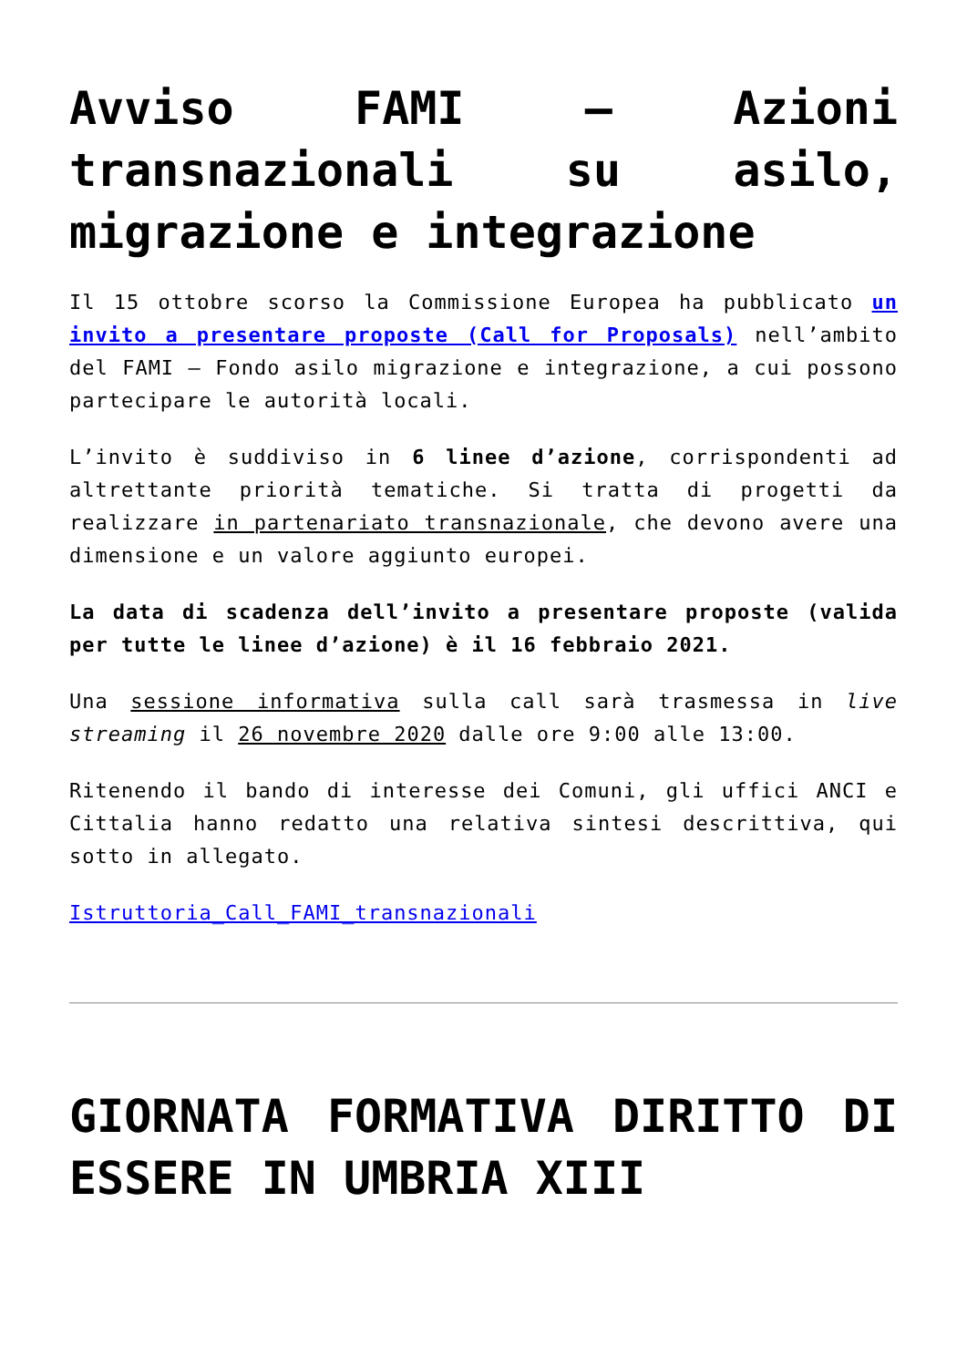Avviso FAMI – Azioni transnazionali su asilo, migrazione e integrazione
Il 15 ottobre scorso la Commissione Europea ha pubblicato un invito a presentare proposte (Call for Proposals) nell’ambito del FAMI – Fondo asilo migrazione e integrazione, a cui possono partecipare le autorità locali.
L’invito è suddiviso in 6 linee d’azione, corrispondenti ad altrettante priorità tematiche. Si tratta di progetti da realizzare in partenariato transnazionale, che devono avere una dimensione e un valore aggiunto europei.
La data di scadenza dell’invito a presentare proposte (valida per tutte le linee d’azione) è il 16 febbraio 2021.
Una sessione informativa sulla call sarà trasmessa in live streaming il 26 novembre 2020 dalle ore 9:00 alle 13:00.
Ritenendo il bando di interesse dei Comuni, gli uffici ANCI e Cittalia hanno redatto una relativa sintesi descrittiva, qui sotto in allegato.
Istruttoria_Call_FAMI_transnazionali
GIORNATA FORMATIVA DIRITTO DI ESSERE IN UMBRIA XIII